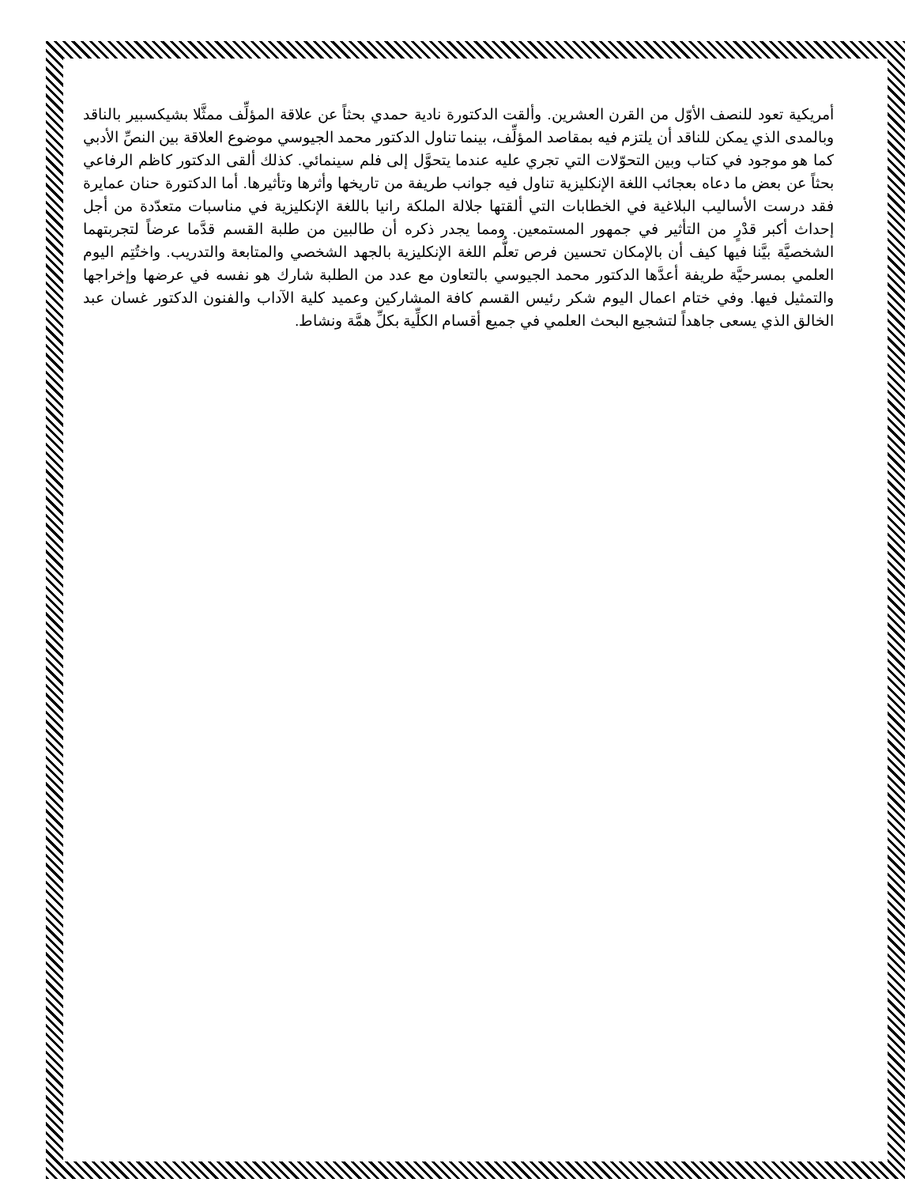أمريكية تعود للنصف الأوّل من القرن العشرين. وألقت الدكتورة نادية حمدي بحثاً عن علاقة المؤلِّف ممثَّلا بشيكسبير بالناقد وبالمدى الذي يمكن للناقد أن يلتزم فيه بمقاصد المؤلِّف، بينما تناول الدكتور محمد الجيوسي موضوع العلاقة بين النصِّ الأدبي كما هو موجود في كتاب وبين التحوّلات التي تجري عليه عندما يتحوَّل إلى فلم سينمائي. كذلك ألقى الدكتور كاظم الرفاعي بحثاً عن بعض ما دعاه بعجائب اللغة الإنكليزية تناول فيه جوانب طريفة من تاريخها وأثرها وتأثيرها. أما الدكتورة حنان عمايرة فقد درست الأساليب البلاغية في الخطابات التي ألقتها جلالة الملكة رانيا باللغة الإنكليزية في مناسبات متعدّدة من أجل إحداث أكبر قدْرٍ من التأثير في جمهور المستمعين. ومما يجدر ذكره أن طالبين من طلبة القسم قدَّما عرضاً لتجربتهما الشخصيَّة بيَّنا فيها كيف أن بالإمكان تحسين فرص تعلُّم اللغة الإنكليزية بالجهد الشخصي والمتابعة والتدريب. واختُتِم اليوم العلمي بمسرحيَّة طريفة أعدَّها الدكتور محمد الجيوسي بالتعاون مع عدد من الطلبة شارك هو نفسه في عرضها وإخراجها والتمثيل فيها. وفي ختام اعمال اليوم شكر رئيس القسم كافة المشاركين وعميد كلية الآداب والفنون الدكتور غسان عبد الخالق الذي يسعى جاهداً لتشجيع البحث العلمي في جميع أقسام الكلِّية بكلِّ همَّة ونشاط.